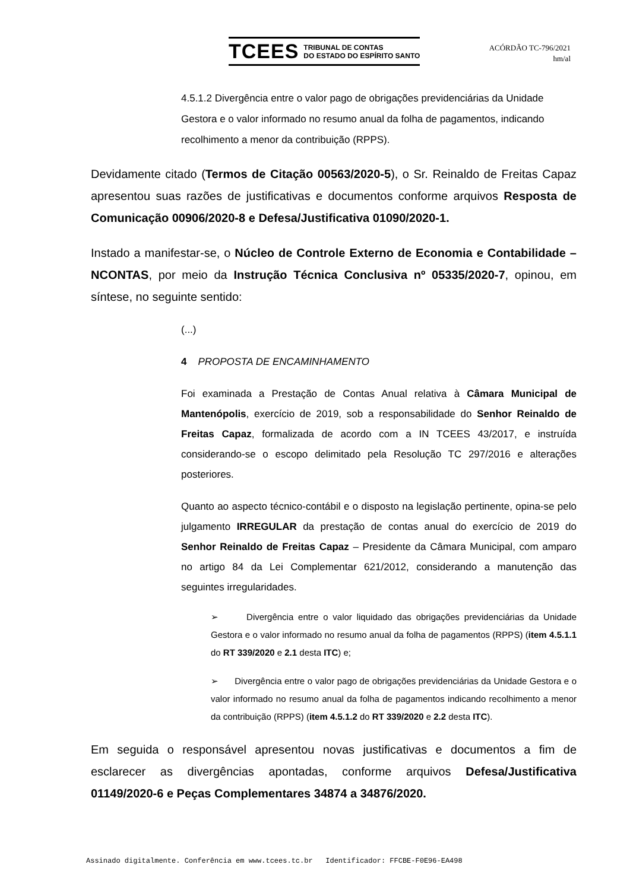TCEES TRIBUNAL DE CONTAS
DO ESTADO DO ESPÍRITO SANTO
ACÓRDÃO TC-796/2021
hm/al
4.5.1.2 Divergência entre o valor pago de obrigações previdenciárias da Unidade Gestora e o valor informado no resumo anual da folha de pagamentos, indicando recolhimento a menor da contribuição (RPPS).
Devidamente citado (Termos de Citação 00563/2020-5), o Sr. Reinaldo de Freitas Capaz apresentou suas razões de justificativas e documentos conforme arquivos Resposta de Comunicação 00906/2020-8 e Defesa/Justificativa 01090/2020-1.
Instado a manifestar-se, o Núcleo de Controle Externo de Economia e Contabilidade – NCONTAS, por meio da Instrução Técnica Conclusiva nº 05335/2020-7, opinou, em síntese, no seguinte sentido:
(...)
4 PROPOSTA DE ENCAMINHAMENTO
Foi examinada a Prestação de Contas Anual relativa à Câmara Municipal de Mantenópolis, exercício de 2019, sob a responsabilidade do Senhor Reinaldo de Freitas Capaz, formalizada de acordo com a IN TCEES 43/2017, e instruída considerando-se o escopo delimitado pela Resolução TC 297/2016 e alterações posteriores.
Quanto ao aspecto técnico-contábil e o disposto na legislação pertinente, opina-se pelo julgamento IRREGULAR da prestação de contas anual do exercício de 2019 do Senhor Reinaldo de Freitas Capaz – Presidente da Câmara Municipal, com amparo no artigo 84 da Lei Complementar 621/2012, considerando a manutenção das seguintes irregularidades.
➢ Divergência entre o valor liquidado das obrigações previdenciárias da Unidade Gestora e o valor informado no resumo anual da folha de pagamentos (RPPS) (item 4.5.1.1 do RT 339/2020 e 2.1 desta ITC) e;
➢ Divergência entre o valor pago de obrigações previdenciárias da Unidade Gestora e o valor informado no resumo anual da folha de pagamentos indicando recolhimento a menor da contribuição (RPPS) (item 4.5.1.2 do RT 339/2020 e 2.2 desta ITC).
Em seguida o responsável apresentou novas justificativas e documentos a fim de esclarecer as divergências apontadas, conforme arquivos Defesa/Justificativa 01149/2020-6 e Peças Complementares 34874 a 34876/2020.
Assinado digitalmente. Conferência em www.tcees.tc.br Identificador: FFCBE-F0E96-EA498